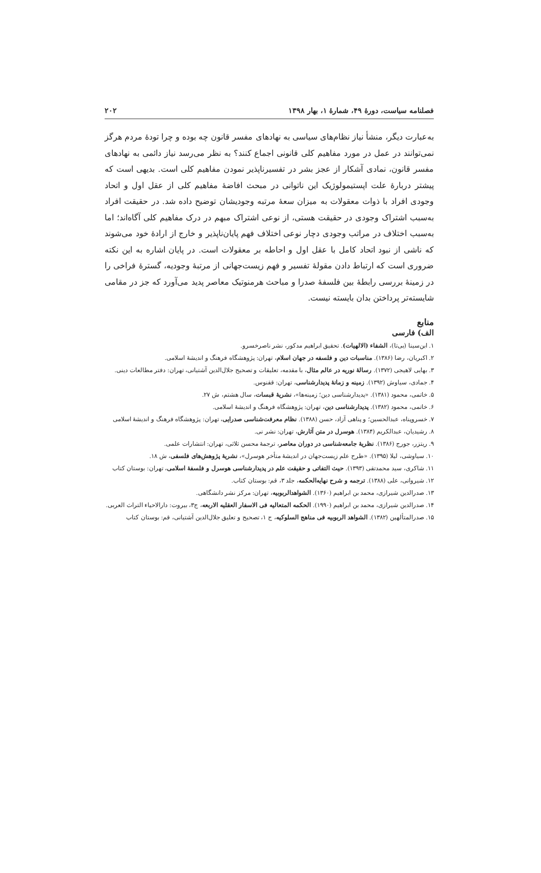فصلنامه سیاست، دورهٔ ۴۹، شمارهٔ ۱، بهار ۱۳۹۸ ۲۰۲
به‌عبارت دیگر، منشأ نیاز نظام‌های سیاسی به نهادهای مفسر قانون چه بوده و چرا تودهٔ مردم هرگز نمی‌توانند در عمل در مورد مفاهیم کلی قانونی اجماع کنند؟ به نظر می‌رسد نیاز دائمی به نهادهای مفسر قانون، نمادی آشکار از عجز بشر در تفسیرناپذیر نمودن مفاهیم کلی است. بدیهی است که پیشتر دربارهٔ علت اپستیمولوژیک این ناتوانی در مبحث افاضهٔ مفاهیم کلی از عقل اول و اتحاد وجودی افراد با ذوات معقولات به میزان سعهٔ مرتبه وجودیشان توضیح داده شد. در حقیقت افراد به‌سبب اشتراک وجودی در حقیقت هستی، از نوعی اشتراک مبهم در درک مفاهیم کلی آگاه‌اند؛ اما به‌سبب اختلاف در مراتب وجودی دچار نوعی اختلاف فهم پایان‌ناپذیر و خارج از ارادهٔ خود می‌شوند که ناشی از نبود اتحاد کامل با عقل اول و احاطه بر معقولات است. در پایان اشاره به این نکته ضروری است که ارتباط دادن مقولهٔ تفسیر و فهم زیست‌جهانی از مرتبهٔ وجودیه، گسترهٔ فراخی را در زمینهٔ بررسی رابطهٔ بین فلسفهٔ صدرا و مباحث هرمنوتیک معاصر پدید می‌آورد که جز در مقامی شایسته‌تر پرداختن بدان بایسته نیست.
منابع
الف) فارسی
۱. ابن‌سینا (بی‌تا)، الشفاء (الالهیات). تحقیق ابراهیم مدکور، نشر ناصرخسرو.
۲. اکبریان، رضا (۱۳۸۶). مناسبات دین و فلسفه در جهان اسلام، تهران: پژوهشگاه فرهنگ و اندیشهٔ اسلامی.
۳. بهایی لاهیجی (۱۳۷۲). رسالهٔ نوریه در عالم مثال، با مقدمه، تعلیقات و تصحیح جلال‌الدین آشتیانی، تهران: دفتر مطالعات دینی.
۴. جمادی، سیاوش (۱۳۹۲). زمینه و زمانهٔ پدیدارشناسی، تهران: ققنوس.
۵. خاتمی، محمود (۱۳۸۱). «پدیدارشناسی دین؛ زمینه‌ها»، نشریهٔ قبسات، سال هشتم، ش ۲۷.
۶. خاتمی، محمود (۱۳۸۲). پدیدارشناسی دین، تهران: پژوهشگاه فرهنگ و اندیشهٔ اسلامی.
۷. خسروپناه، عبدالحسین؛ و پناهی آزاد، حسن (۱۳۸۸). نظام معرفت‌شناسی صدرایی، تهران: پژوهشگاه فرهنگ و اندیشهٔ اسلامی
۸. رشیدیان، عبدالکریم (۱۳۸۴). هوسرل در متن آثارش، تهران: نشر نی.
۹. ریتزر، جورج (۱۳۸۶). نظریهٔ جامعه‌شناسی در دوران معاصر، ترجمهٔ محسن ثلاثی، تهران: انتشارات علمی.
۱۰. سیاوشی، لیلا (۱۳۹۵). «طرح علم زیست‌جهان در اندیشهٔ متأخر هوسرل»، نشریهٔ پژوهش‌های فلسفی، ش ۱۸.
۱۱. شاکری، سید محمدتقی (۱۳۹۳). حیث التفاتی و حقیقت علم در پدیدارشناسی هوسرل و فلسفهٔ اسلامی، تهران: بوستان کتاب
۱۲. شیروانی، علی (۱۳۸۸). ترجمه و شرح نهایه‌الحکمه، جلد ۳، قم: بوستان کتاب.
۱۳. صدرالدین شیرازی، محمد بن ابراهیم (۱۳۶۰). الشواهدالربوبیه، تهران: مرکز نشر دانشگاهی.
۱۴. صدرالدین شیرازی، محمد بن ابراهیم (۱۹۹۰). الحکمه المتعالیه فی الاسفار العقلیه الاربعه، ج۳، بیروت: دارالاحیاء التراث العربی.
۱۵. صدرالمتألهین (۱۳۸۲). الشواهد الربوبیه فی مناهج السلوکیه، ج ۱، تصحیح و تعلیق جلال‌الدین آشتیانی، قم: بوستان کتاب